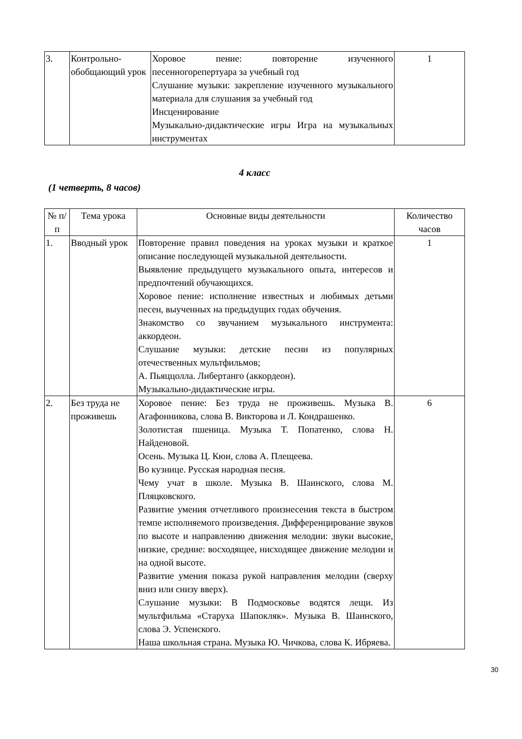| 3. | Контрольно-обобщающий урок | Хоровое пение: повторение изученного песенногорепертуара за учебный год Слушание музыки: закрепление изученного музыкального материала для слушания за учебный год Инсценирование Музыкально-дидактические игры Игра на музыкальных инструментах | 1 |
4 класс
(1 четверть, 8 часов)
| № п/п | Тема урока | Основные виды деятельности | Количество часов |
| --- | --- | --- | --- |
| 1. | Вводный урок | Повторение правил поведения на уроках музыки и краткое описание последующей музыкальной деятельности. Выявление предыдущего музыкального опыта, интересов и предпочтений обучающихся. Хоровое пение: исполнение известных и любимых детьми песен, выученных на предыдущих годах обучения. Знакомство со звучанием музыкального инструмента: аккордеон. Слушание музыки: детские песни из популярных отечественных мультфильмов; А. Пьяццолла. Либертанго (аккордеон). Музыкально-дидактические игры. | 1 |
| 2. | Без труда не проживешь | Хоровое пение: Без труда не проживешь. Музыка В. Агафонникова, слова В. Викторова и Л. Кондрашенко. Золотистая пшеница. Музыка Т. Попатенко, слова Н. Найденовой. Осень. Музыка Ц. Кюи, слова А. Плещеева. Во кузнице. Русская народная песня. Чему учат в школе. Музыка В. Шаинского, слова М. Пляцковского. Развитие умения отчетливого произнесения текста в быстром темпе исполняемого произведения. Дифференцирование звуков по высоте и направлению движения мелодии: звуки высокие, низкие, средние: восходящее, нисходящее движение мелодии и на одной высоте. Развитие умения показа рукой направления мелодии (сверху вниз или снизу вверх). Слушание музыки: В Подмосковье водятся лещи. Из мультфильма «Старуха Шапокляк». Музыка В. Шаинского, слова Э. Успенского. Наша школьная страна. Музыка Ю. Чичкова, слова К. Ибряева. | 6 |
30